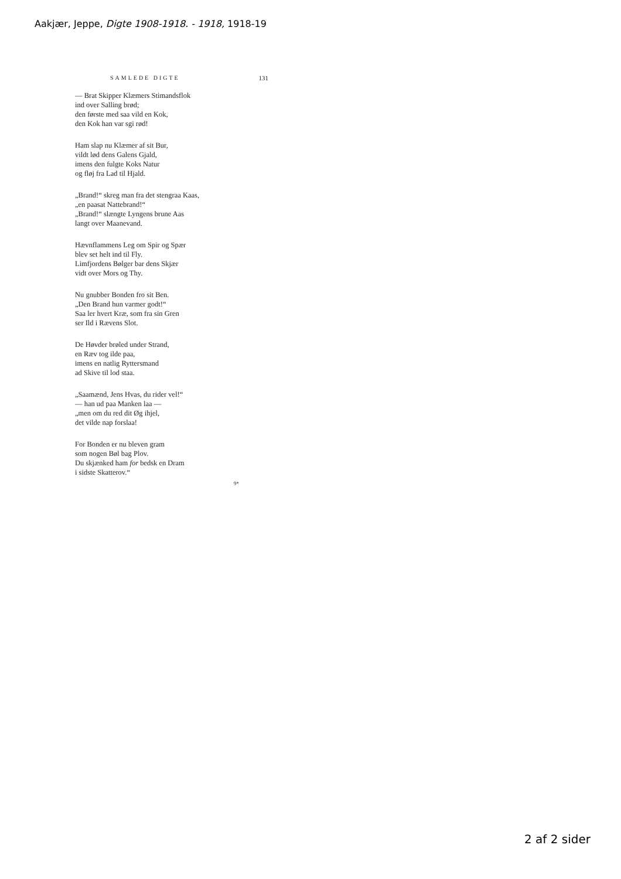Aakjær, Jeppe, Digte 1908-1918. - 1918, 1918-19
SAMLEDE DIGTE 131
— Brat Skipper Klæmers Stimandsflok
ind over Salling brød;
den første med saa vild en Kok,
den Kok han var sgi rød!
Ham slap nu Klæmer af sit Bur,
vildt lød dens Galens Gjald,
imens den fulgte Koks Natur
og fløj fra Lad til Hjald.
„Brand!“ skreg man fra det stengraa Kaas,
„en paasat Nattebrand!“
„Brand!“ slængte Lyngens brune Aas
langt over Maanevand.
Hævnflammens Leg om Spir og Spær
blev set helt ind til Fly.
Limfjordens Bølger bar dens Skjær
vidt over Mors og Thy.
Nu gnubber Bonden fro sit Ben.
„Den Brand hun varmer godt!“
Saa ler hvert Kræ, som fra sin Gren
ser Ild i Rævens Slot.
De Høvder brøled under Strand,
en Ræv tog ilde paa,
imens en natlig Ryttersmand
ad Skive til lod staa.
„Saamænd, Jens Hvas, du rider vel!“
— han ud paa Manken laa —
„men om du red dit Øg ihjel,
det vilde nap forslaa!
For Bonden er nu bleven gram
som nogen Bøl bag Plov.
Du skjænked ham for bedsk en Dram
i sidste Skatterov.“
9*
2 af 2 sider